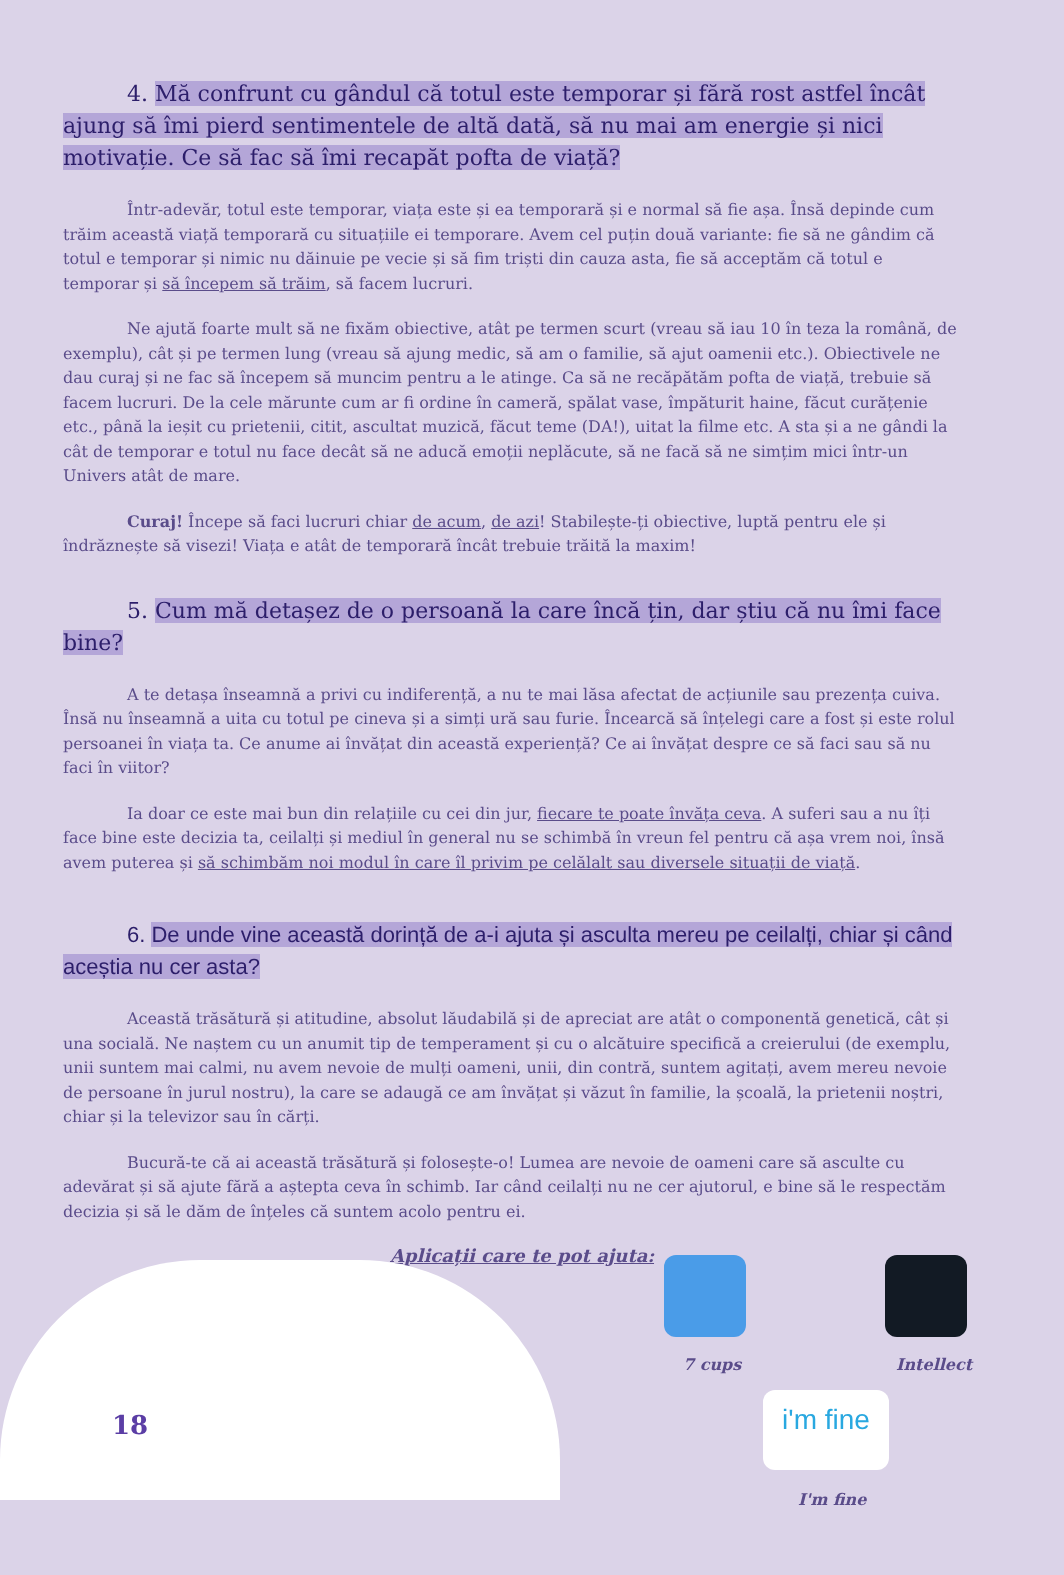4. Mă confrunt cu gândul că totul este temporar și fără rost astfel încât ajung să îmi pierd sentimentele de altă dată, să nu mai am energie și nici motivație. Ce să fac să îmi recapăt pofta de viață?
Într-adevăr, totul este temporar, viața este și ea temporară și e normal să fie așa. Însă depinde cum trăim această viață temporară cu situațiile ei temporare. Avem cel puțin două variante: fie să ne gândim că totul e temporar și nimic nu dăinuie pe vecie și să fim triști din cauza asta, fie să acceptăm că totul e temporar și să începem să trăim, să facem lucruri.
Ne ajută foarte mult să ne fixăm obiective, atât pe termen scurt (vreau să iau 10 în teza la română, de exemplu), cât și pe termen lung (vreau să ajung medic, să am o familie, să ajut oamenii etc.). Obiectivele ne dau curaj și ne fac să începem să muncim pentru a le atinge. Ca să ne recăpătăm pofta de viață, trebuie să facem lucruri. De la cele mărunte cum ar fi ordine în cameră, spălat vase, împăturit haine, făcut curățenie etc., până la ieșit cu prietenii, citit, ascultat muzică, făcut teme (DA!), uitat la filme etc. A sta și a ne gândi la cât de temporar e totul nu face decât să ne aducă emoții neplăcute, să ne facă să ne simțim mici într-un Univers atât de mare.
Curaj! Începe să faci lucruri chiar de acum, de azi! Stabilește-ți obiective, luptă pentru ele și îndrăznește să visezi! Viața e atât de temporară încât trebuie trăită la maxim!
5. Cum mă detașez de o persoană la care încă țin, dar știu că nu îmi face bine?
A te detașa înseamnă a privi cu indiferență, a nu te mai lăsa afectat de acțiunile sau prezența cuiva. Însă nu înseamnă a uita cu totul pe cineva și a simți ură sau furie. Încearcă să înțelegi care a fost și este rolul persoanei în viața ta. Ce anume ai învățat din această experiență? Ce ai învățat despre ce să faci sau să nu faci în viitor?
Ia doar ce este mai bun din relațiile cu cei din jur, fiecare te poate învăța ceva. A suferi sau a nu îți face bine este decizia ta, ceilalți și mediul în general nu se schimbă în vreun fel pentru că așa vrem noi, însă avem puterea și să schimbăm noi modul în care îl privim pe celălalt sau diversele situații de viață.
6. De unde vine această dorință de a-i ajuta și asculta mereu pe ceilalți, chiar și când aceștia nu cer asta?
Această trăsătură și atitudine, absolut lăudabilă și de apreciat are atât o componentă genetică, cât și una socială. Ne naștem cu un anumit tip de temperament și cu o alcătuire specifică a creierului (de exemplu, unii suntem mai calmi, nu avem nevoie de mulți oameni, unii, din contră, suntem agitați, avem mereu nevoie de persoane în jurul nostru), la care se adaugă ce am învățat și văzut în familie, la școală, la prietenii noștri, chiar și la televizor sau în cărți.
Bucură-te că ai această trăsătură și folosește-o! Lumea are nevoie de oameni care să asculte cu adevărat și să ajute fără a aștepta ceva în schimb. Iar când ceilalți nu ne cer ajutorul, e bine să le respectăm decizia și să le dăm de înțeles că suntem acolo pentru ei.
Aplicații care te pot ajuta:
7 cups Intellect
i'm fine
I'm fine
18